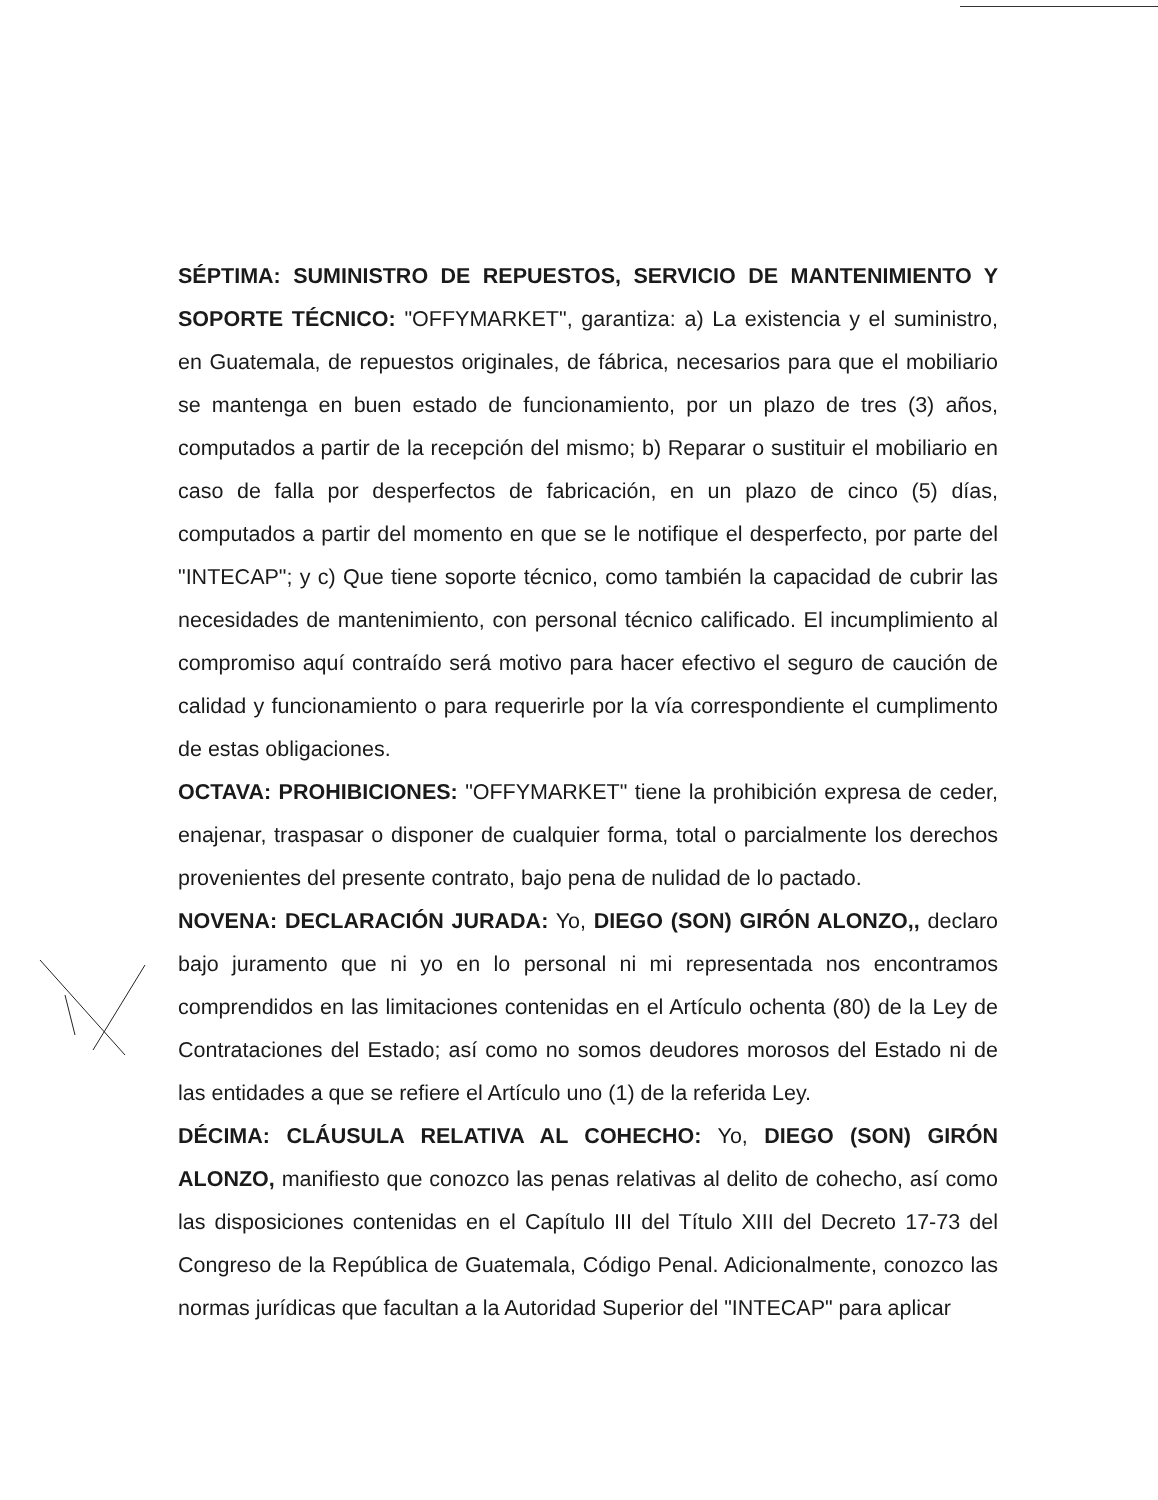SÉPTIMA: SUMINISTRO DE REPUESTOS, SERVICIO DE MANTENIMIENTO Y SOPORTE TÉCNICO: "OFFYMARKET", garantiza: a) La existencia y el suministro, en Guatemala, de repuestos originales, de fábrica, necesarios para que el mobiliario se mantenga en buen estado de funcionamiento, por un plazo de tres (3) años, computados a partir de la recepción del mismo; b) Reparar o sustituir el mobiliario en caso de falla por desperfectos de fabricación, en un plazo de cinco (5) días, computados a partir del momento en que se le notifique el desperfecto, por parte del "INTECAP"; y c) Que tiene soporte técnico, como también la capacidad de cubrir las necesidades de mantenimiento, con personal técnico calificado. El incumplimiento al compromiso aquí contraído será motivo para hacer efectivo el seguro de caución de calidad y funcionamiento o para requerirle por la vía correspondiente el cumplimento de estas obligaciones.
OCTAVA: PROHIBICIONES: "OFFYMARKET" tiene la prohibición expresa de ceder, enajenar, traspasar o disponer de cualquier forma, total o parcialmente los derechos provenientes del presente contrato, bajo pena de nulidad de lo pactado.
NOVENA: DECLARACIÓN JURADA: Yo, DIEGO (SON) GIRÓN ALONZO,, declaro bajo juramento que ni yo en lo personal ni mi representada nos encontramos comprendidos en las limitaciones contenidas en el Artículo ochenta (80) de la Ley de Contrataciones del Estado; así como no somos deudores morosos del Estado ni de las entidades a que se refiere el Artículo uno (1) de la referida Ley.
DÉCIMA: CLÁUSULA RELATIVA AL COHECHO: Yo, DIEGO (SON) GIRÓN ALONZO, manifiesto que conozco las penas relativas al delito de cohecho, así como las disposiciones contenidas en el Capítulo III del Título XIII del Decreto 17-73 del Congreso de la República de Guatemala, Código Penal. Adicionalmente, conozco las normas jurídicas que facultan a la Autoridad Superior del "INTECAP" para aplicar